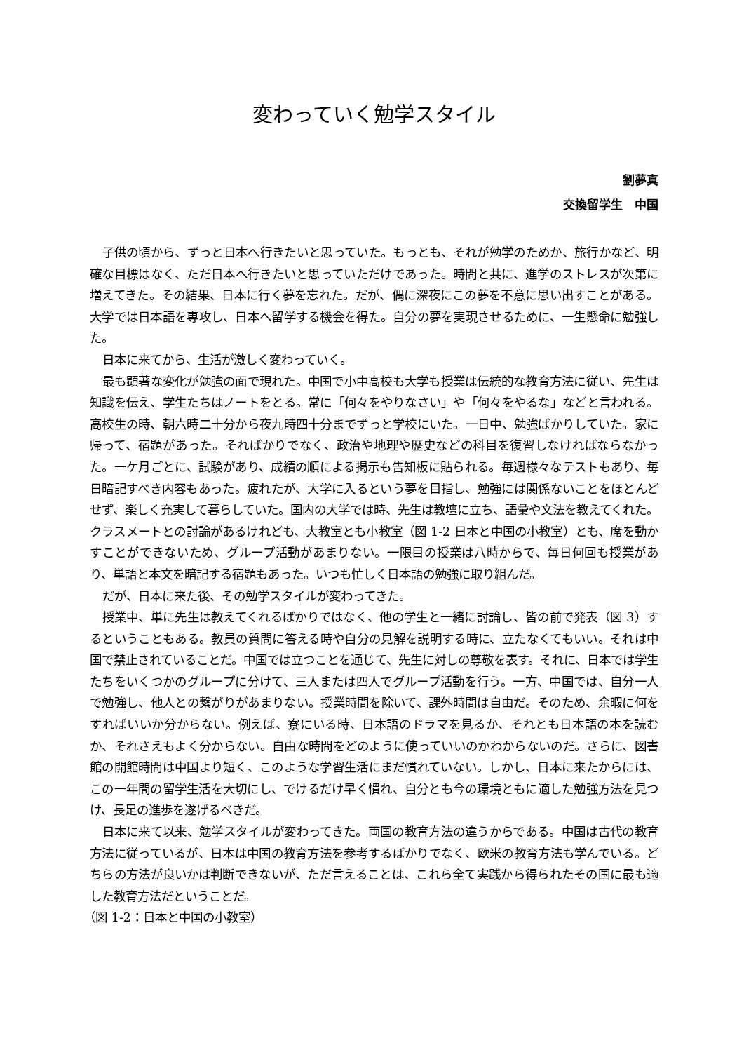変わっていく勉学スタイル
劉夢真
交換留学生　中国
子供の頃から、ずっと日本へ行きたいと思っていた。もっとも、それが勉学のためか、旅行かなど、明確な目標はなく、ただ日本へ行きたいと思っていただけであった。時間と共に、進学のストレスが次第に増えてきた。その結果、日本に行く夢を忘れた。だが、偶に深夜にこの夢を不意に思い出すことがある。大学では日本語を専攻し、日本へ留学する機会を得た。自分の夢を実現させるために、一生懸命に勉強した。
日本に来てから、生活が激しく変わっていく。
最も顕著な変化が勉強の面で現れた。中国で小中高校も大学も授業は伝統的な教育方法に従い、先生は知識を伝え、学生たちはノートをとる。常に「何々をやりなさい」や「何々をやるな」などと言われる。高校生の時、朝六時二十分から夜九時四十分までずっと学校にいた。一日中、勉強ばかりしていた。家に帰って、宿題があった。そればかりでなく、政治や地理や歴史などの科目を復習しなければならなかった。一ケ月ごとに、試験があり、成績の順による掲示も告知板に貼られる。毎週様々なテストもあり、毎日暗記すべき内容もあった。疲れたが、大学に入るという夢を目指し、勉強には関係ないことをほとんどせず、楽しく充実して暮らしていた。国内の大学では時、先生は教壇に立ち、語彙や文法を教えてくれた。クラスメートとの討論があるけれども、大教室とも小教室（図 1-2 日本と中国の小教室）とも、席を動かすことができないため、グループ活動があまりない。一限目の授業は八時からで、毎日何回も授業があり、単語と本文を暗記する宿題もあった。いつも忙しく日本語の勉強に取り組んだ。
だが、日本に来た後、その勉学スタイルが変わってきた。
授業中、単に先生は教えてくれるばかりではなく、他の学生と一緒に討論し、皆の前で発表（図 3）するということもある。教員の質問に答える時や自分の見解を説明する時に、立たなくてもいい。それは中国で禁止されていることだ。中国では立つことを通じて、先生に対しの尊敬を表す。それに、日本では学生たちをいくつかのグループに分けて、三人または四人でグループ活動を行う。一方、中国では、自分一人で勉強し、他人との繋がりがあまりない。授業時間を除いて、課外時間は自由だ。そのため、余暇に何をすればいいか分からない。例えば、寮にいる時、日本語のドラマを見るか、それとも日本語の本を読むか、それさえもよく分からない。自由な時間をどのように使っていいのかわからないのだ。さらに、図書館の開館時間は中国より短く、このような学習生活にまだ慣れていない。しかし、日本に来たからには、この一年間の留学生活を大切にし、でけるだけ早く慣れ、自分とも今の環境ともに適した勉強方法を見つけ、長足の進歩を遂げるべきだ。
日本に来て以来、勉学スタイルが変わってきた。両国の教育方法の違うからである。中国は古代の教育方法に従っているが、日本は中国の教育方法を参考するばかりでなく、欧米の教育方法も学んでいる。どちらの方法が良いかは判断できないが、ただ言えることは、これら全て実践から得られたその国に最も適した教育方法だということだ。
（図 1-2：日本と中国の小教室）